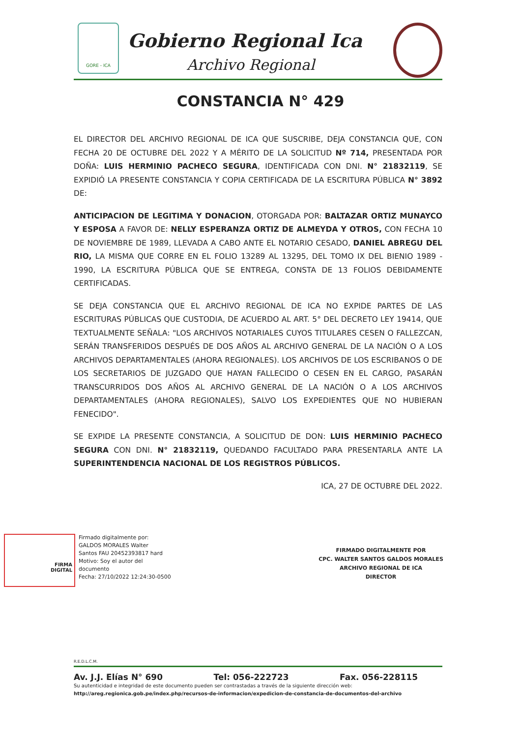GORE - ICA
Gobierno Regional Ica
Archivo Regional
CONSTANCIA N° 429
EL DIRECTOR DEL ARCHIVO REGIONAL DE ICA QUE SUSCRIBE, DEJA CONSTANCIA QUE, CON FECHA 20 DE OCTUBRE DEL 2022 Y A MÉRITO DE LA SOLICITUD Nº 714, PRESENTADA POR DOÑA: LUIS HERMINIO PACHECO SEGURA, IDENTIFICADA CON DNI. N° 21832119, SE EXPIDIÓ LA PRESENTE CONSTANCIA Y COPIA CERTIFICADA DE LA ESCRITURA PÚBLICA N° 3892 DE:
ANTICIPACION DE LEGITIMA Y DONACION, OTORGADA POR: BALTAZAR ORTIZ MUNAYCO Y ESPOSA A FAVOR DE: NELLY ESPERANZA ORTIZ DE ALMEYDA Y OTROS, CON FECHA 10 DE NOVIEMBRE DE 1989, LLEVADA A CABO ANTE EL NOTARIO CESADO, DANIEL ABREGU DEL RIO, LA MISMA QUE CORRE EN EL FOLIO 13289 AL 13295, DEL TOMO IX DEL BIENIO 1989 - 1990, LA ESCRITURA PÚBLICA QUE SE ENTREGA, CONSTA DE 13 FOLIOS DEBIDAMENTE CERTIFICADAS.
SE DEJA CONSTANCIA QUE EL ARCHIVO REGIONAL DE ICA NO EXPIDE PARTES DE LAS ESCRITURAS PÚBLICAS QUE CUSTODIA, DE ACUERDO AL ART. 5° DEL DECRETO LEY 19414, QUE TEXTUALMENTE SEÑALA: "LOS ARCHIVOS NOTARIALES CUYOS TITULARES CESEN O FALLEZCAN, SERÁN TRANSFERIDOS DESPUÉS DE DOS AÑOS AL ARCHIVO GENERAL DE LA NACIÓN O A LOS ARCHIVOS DEPARTAMENTALES (AHORA REGIONALES). LOS ARCHIVOS DE LOS ESCRIBANOS O DE LOS SECRETARIOS DE JUZGADO QUE HAYAN FALLECIDO O CESEN EN EL CARGO, PASARÁN TRANSCURRIDOS DOS AÑOS AL ARCHIVO GENERAL DE LA NACIÓN O A LOS ARCHIVOS DEPARTAMENTALES (AHORA REGIONALES), SALVO LOS EXPEDIENTES QUE NO HUBIERAN FENECIDO".
SE EXPIDE LA PRESENTE CONSTANCIA, A SOLICITUD DE DON: LUIS HERMINIO PACHECO SEGURA CON DNI. N° 21832119, QUEDANDO FACULTADO PARA PRESENTARLA ANTE LA SUPERINTENDENCIA NACIONAL DE LOS REGISTROS PÚBLICOS.
ICA, 27 DE OCTUBRE DEL 2022.
FIRMA
DIGITAL
Firmado digitalmente por:
GALDOS MORALES Walter
Santos FAU 20452393817 hard
Motivo: Soy el autor del
documento
Fecha: 27/10/2022 12:24:30-0500
FIRMADO DIGITALMENTE POR
CPC. WALTER SANTOS GALDOS MORALES
ARCHIVO REGIONAL DE ICA
DIRECTOR
R.E.D.L.C.M.
Av. J.J. Elías N° 690 Tel: 056-222723 Fax. 056-228115
Su autenticidad e integridad de este documento pueden ser contrastadas a través de la siguiente dirección web:
http://areg.regionica.gob.pe/index.php/recursos-de-informacion/expedicion-de-constancia-de-documentos-del-archivo